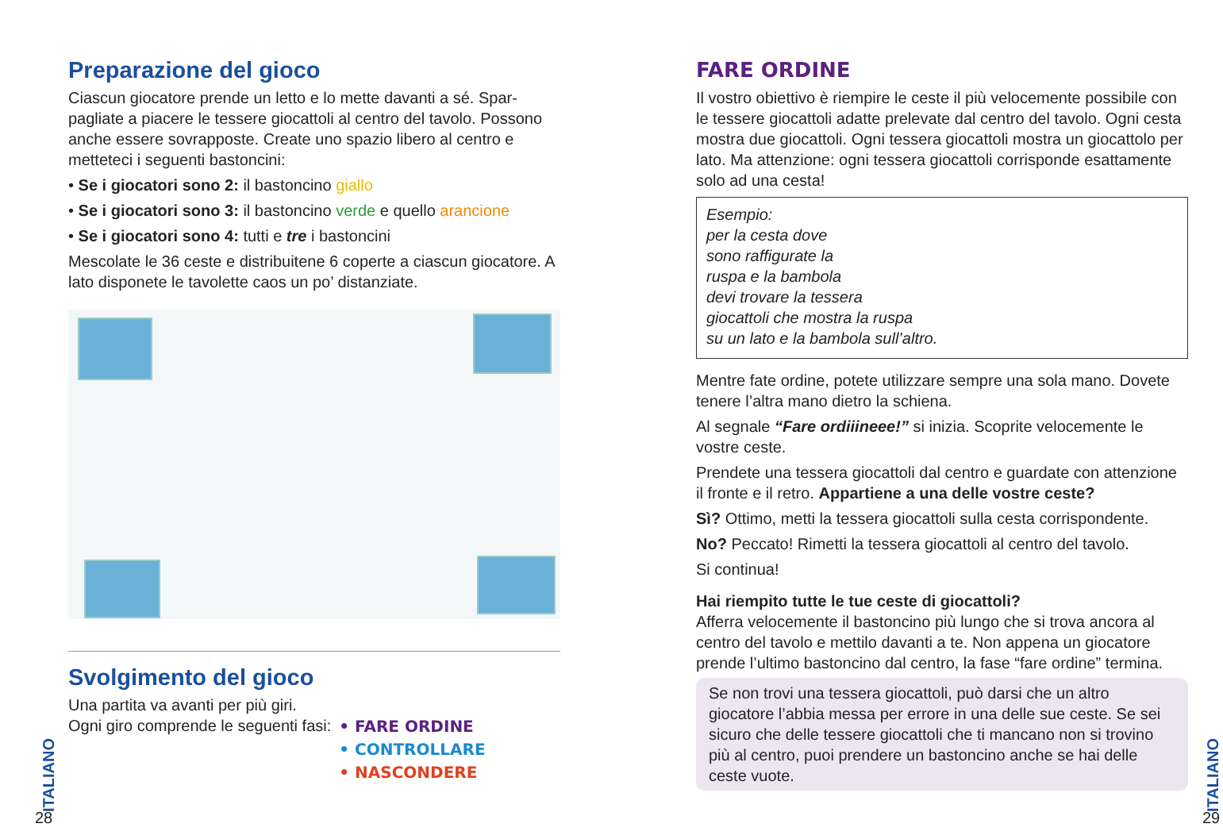Preparazione del gioco
Ciascun giocatore prende un letto e lo mette davanti a sé. Spar-pagliate a piacere le tessere giocattoli al centro del tavolo. Possono anche essere sovrapposte. Create uno spazio libero al centro e metteteci i seguenti bastoncini:
• Se i giocatori sono 2: il bastoncino giallo
• Se i giocatori sono 3: il bastoncino verde e quello arancione
• Se i giocatori sono 4: tutti e tre i bastoncini
Mescolate le 36 ceste e distribuitene 6 coperte a ciascun giocatore. A lato disponete le tavolette caos un po’ distanziate.
Svolgimento del gioco
Una partita va avanti per più giri.
Ogni giro comprende le seguenti fasi:
• FARE ORDINE
• CONTROLLARE
• NASCONDERE
ITALIANO
28
FARE ORDINE
Il vostro obiettivo è riempire le ceste il più velocemente possibile con le tessere giocattoli adatte prelevate dal centro del tavolo. Ogni cesta mostra due giocattoli. Ogni tessera giocattoli mostra un giocattolo per lato. Ma attenzione: ogni tessera giocattoli corrisponde esattamente solo ad una cesta!
Esempio:
per la cesta dove
sono raffigurate la
ruspa e la bambola
devi trovare la tessera
giocattoli che mostra la ruspa
su un lato e la bambola sull’altro.
Mentre fate ordine, potete utilizzare sempre una sola mano. Dovete tenere l’altra mano dietro la schiena.
Al segnale “Fare ordiiineee!” si inizia. Scoprite velocemente le vostre ceste.
Prendete una tessera giocattoli dal centro e guardate con attenzione il fronte e il retro. Appartiene a una delle vostre ceste?
Sì? Ottimo, metti la tessera giocattoli sulla cesta corrispondente.
No? Peccato! Rimetti la tessera giocattoli al centro del tavolo.
Si continua!
Hai riempito tutte le tue ceste di giocattoli?
Afferra velocemente il bastoncino più lungo che si trova ancora al centro del tavolo e mettilo davanti a te. Non appena un giocatore prende l’ultimo bastoncino dal centro, la fase “fare ordine” termina.
Se non trovi una tessera giocattoli, può darsi che un altro giocatore l’abbia messa per errore in una delle sue ceste. Se sei sicuro che delle tessere giocattoli che ti mancano non si trovino più al centro, puoi prendere un bastoncino anche se hai delle ceste vuote.
ITALIANO
29